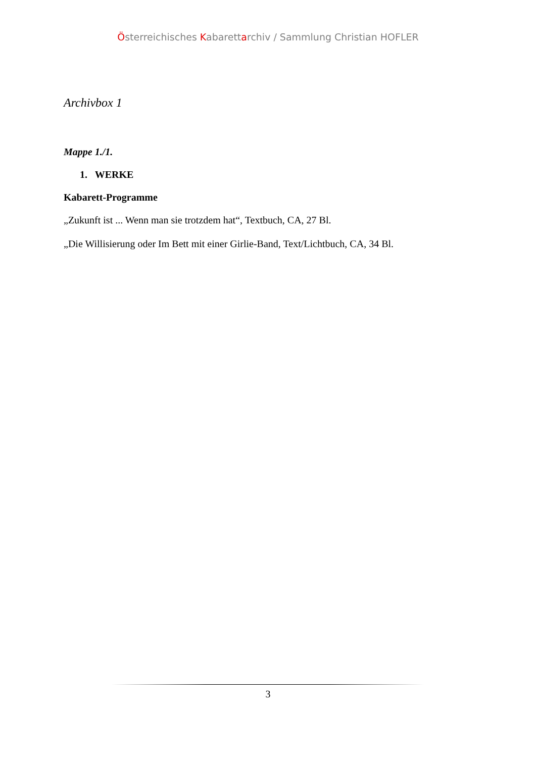Österreichisches Kabarettarchiv / Sammlung Christian HOFLER
Archivbox 1
Mappe 1./1.
1. WERKE
Kabarett-Programme
„Zukunft ist ... Wenn man sie trotzdem hat“, Textbuch, CA, 27 Bl.
„Die Willisierung oder Im Bett mit einer Girlie-Band, Text/Lichtbuch, CA, 34 Bl.
3